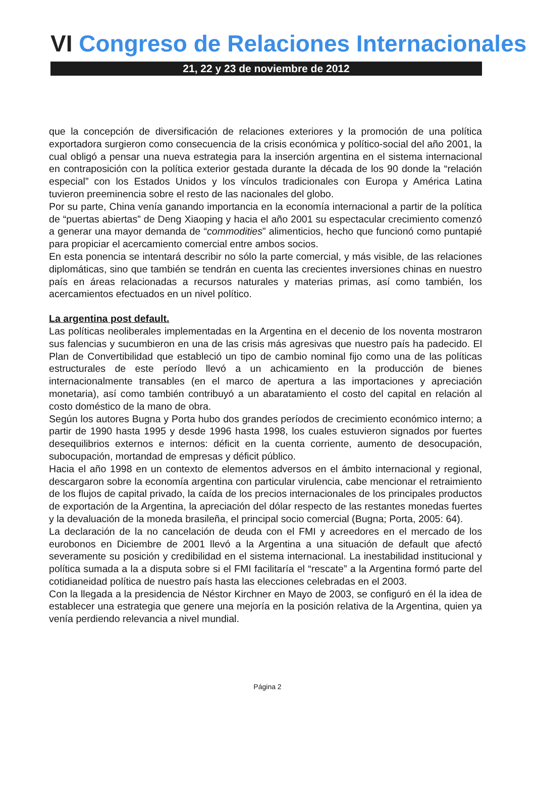VI Congreso de Relaciones Internacionales
21, 22 y 23 de noviembre de 2012
que la concepción de diversificación de relaciones exteriores y la promoción de una política exportadora surgieron como consecuencia de la crisis económica y político-social del año 2001, la cual obligó a pensar una nueva estrategia para la inserción argentina en el sistema internacional en contraposición con la política exterior gestada durante la década de los 90 donde la “relación especial” con los Estados Unidos y los vínculos tradicionales con Europa y América Latina tuvieron preeminencia sobre el resto de las nacionales del globo.
Por su parte, China venía ganando importancia en la economía internacional a partir de la política de “puertas abiertas” de Deng Xiaoping y hacia el año 2001 su espectacular crecimiento comenzó a generar una mayor demanda de “commodities” alimenticios, hecho que funcionó como puntapié para propiciar el acercamiento comercial entre ambos socios.
En esta ponencia se intentará describir no sólo la parte comercial, y más visible, de las relaciones diplomáticas, sino que también se tendrán en cuenta las crecientes inversiones chinas en nuestro país en áreas relacionadas a recursos naturales y materias primas, así como también, los acercamientos efectuados en un nivel político.
La argentina post default.
Las políticas neoliberales implementadas en la Argentina en el decenio de los noventa mostraron sus falencias y sucumbieron en una de las crisis más agresivas que nuestro país ha padecido. El Plan de Convertibilidad que estableció un tipo de cambio nominal fijo como una de las políticas estructurales de este período llevó a un achicamiento en la producción de bienes internacionalmente transables (en el marco de apertura a las importaciones y apreciación monetaria), así como también contribuyó a un abaratamiento el costo del capital en relación al costo doméstico de la mano de obra.
Según los autores Bugna y Porta hubo dos grandes períodos de crecimiento económico interno; a partir de 1990 hasta 1995 y desde 1996 hasta 1998, los cuales estuvieron signados por fuertes desequilibrios externos e internos: déficit en la cuenta corriente, aumento de desocupación, subocupación, mortandad de empresas y déficit público.
Hacia el año 1998 en un contexto de elementos adversos en el ámbito internacional y regional, descargaron sobre la economía argentina con particular virulencia, cabe mencionar el retraimiento de los flujos de capital privado, la caída de los precios internacionales de los principales productos de exportación de la Argentina, la apreciación del dólar respecto de las restantes monedas fuertes y la devaluación de la moneda brasileña, el principal socio comercial (Bugna; Porta, 2005: 64).
La declaración de la no cancelación de deuda con el FMI y acreedores en el mercado de los eurobonos en Diciembre de 2001 llevó a la Argentina a una situación de default que afectó severamente su posición y credibilidad en el sistema internacional. La inestabilidad institucional y política sumada a la a disputa sobre si el FMI facilitaría el “rescate” a la Argentina formó parte del cotidianeidad política de nuestro país hasta las elecciones celebradas en el 2003.
Con la llegada a la presidencia de Néstor Kirchner en Mayo de 2003, se configuró en él la idea de establecer una estrategia que genere una mejoría en la posición relativa de la Argentina, quien ya venía perdiendo relevancia a nivel mundial.
Página 2